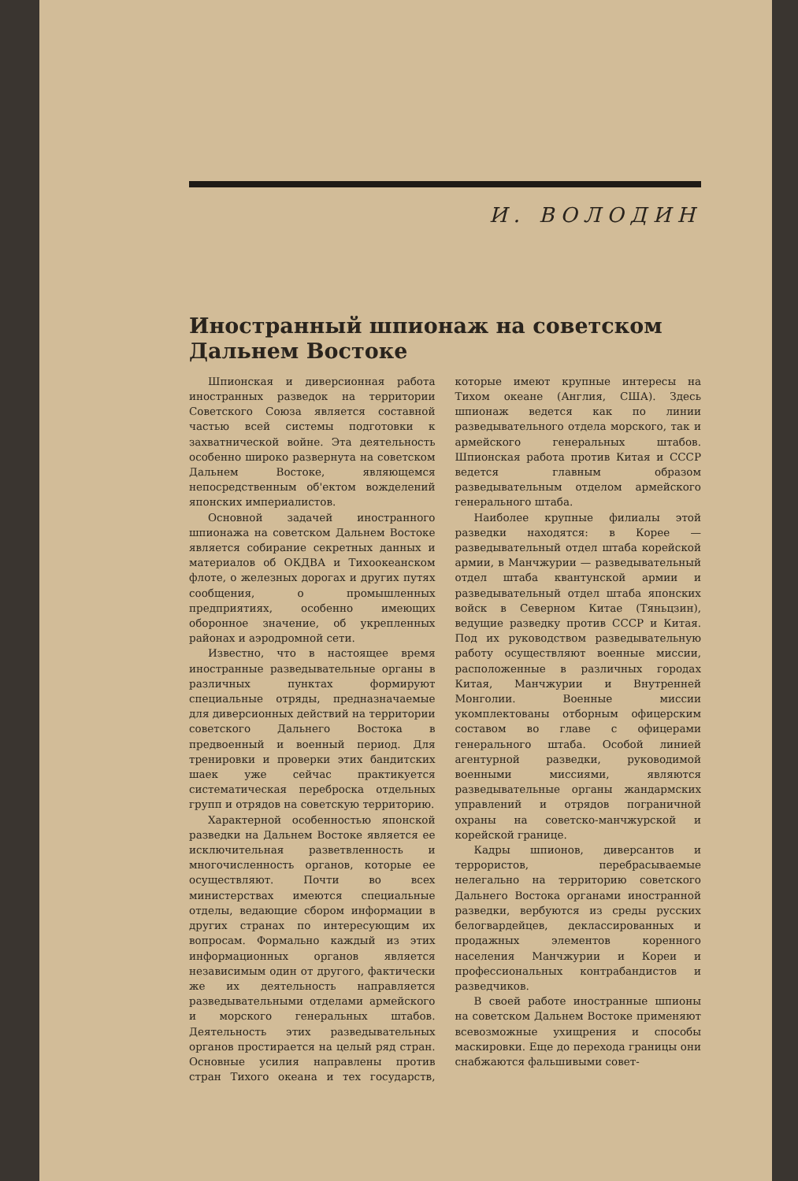И. ВОЛОДИН
Иностранный шпионаж на советском Дальнем Востоке
Шпионская и диверсионная работа иностранных разведок на территории Советского Союза является составной частью всей системы подготовки к захватнической войне. Эта деятельность особенно широко развернута на советском Дальнем Востоке, являющемся непосредственным об'ектом вожделений японских империалистов.
Основной задачей иностранного шпионажа на советском Дальнем Востоке является собирание секретных данных и материалов об ОКДВА и Тихоокеанском флоте, о железных дорогах и других путях сообщения, о промышленных предприятиях, особенно имеющих оборонное значение, об укрепленных районах и аэродромной сети.
Известно, что в настоящее время иностранные разведывательные органы в различных пунктах формируют специальные отряды, предназначаемые для диверсионных действий на территории советского Дальнего Востока в предвоенный и военный период. Для тренировки и проверки этих бандитских шаек уже сейчас практикуется систематическая переброска отдельных групп и отрядов на советскую территорию.
Характерной особенностью японской разведки на Дальнем Востоке является ее исключительная разветвленность и многочисленность органов, которые ее осуществляют. Почти во всех министерствах имеются специальные отделы, ведающие сбором информации в других странах по интересующим их вопросам. Формально каждый из этих информационных органов является независимым один от другого, фактически же их деятельность направляется разведывательными отделами армейского и морского генеральных штабов. Деятельность этих разведывательных органов простирается на целый ряд стран. Основные усилия направлены против стран Тихого океана и тех государств, которые имеют крупные интересы на Тихом океане (Англия, США). Здесь шпионаж ведется как по линии разведывательного отдела морского, так и армейского генеральных штабов. Шпионская работа против Китая и СССР ведется главным образом разведывательным отделом армейского генерального штаба.
Наиболее крупные филиалы этой разведки находятся: в Корее — разведывательный отдел штаба корейской армии, в Манчжурии — разведывательный отдел штаба квантунской армии и разведывательный отдел штаба японских войск в Северном Китае (Тяньцзин), ведущие разведку против СССР и Китая. Под их руководством разведывательную работу осуществляют военные миссии, расположенные в различных городах Китая, Манчжурии и Внутренней Монголии. Военные миссии укомплектованы отборным офицерским составом во главе с офицерами генерального штаба. Особой линией агентурной разведки, руководимой военными миссиями, являются разведывательные органы жандармских управлений и отрядов пограничной охраны на советско-манчжурской и корейской границе.
Кадры шпионов, диверсантов и террористов, перебрасываемые нелегально на территорию советского Дальнего Востока органами иностранной разведки, вербуются из среды русских белогвардейцев, деклассированных и продажных элементов коренного населения Манчжурии и Кореи и профессиональных контрабандистов и разведчиков.
В своей работе иностранные шпионы на советском Дальнем Востоке применяют всевозможные ухищрения и способы маскировки. Еще до перехода границы они снабжаются фальшивыми совет-